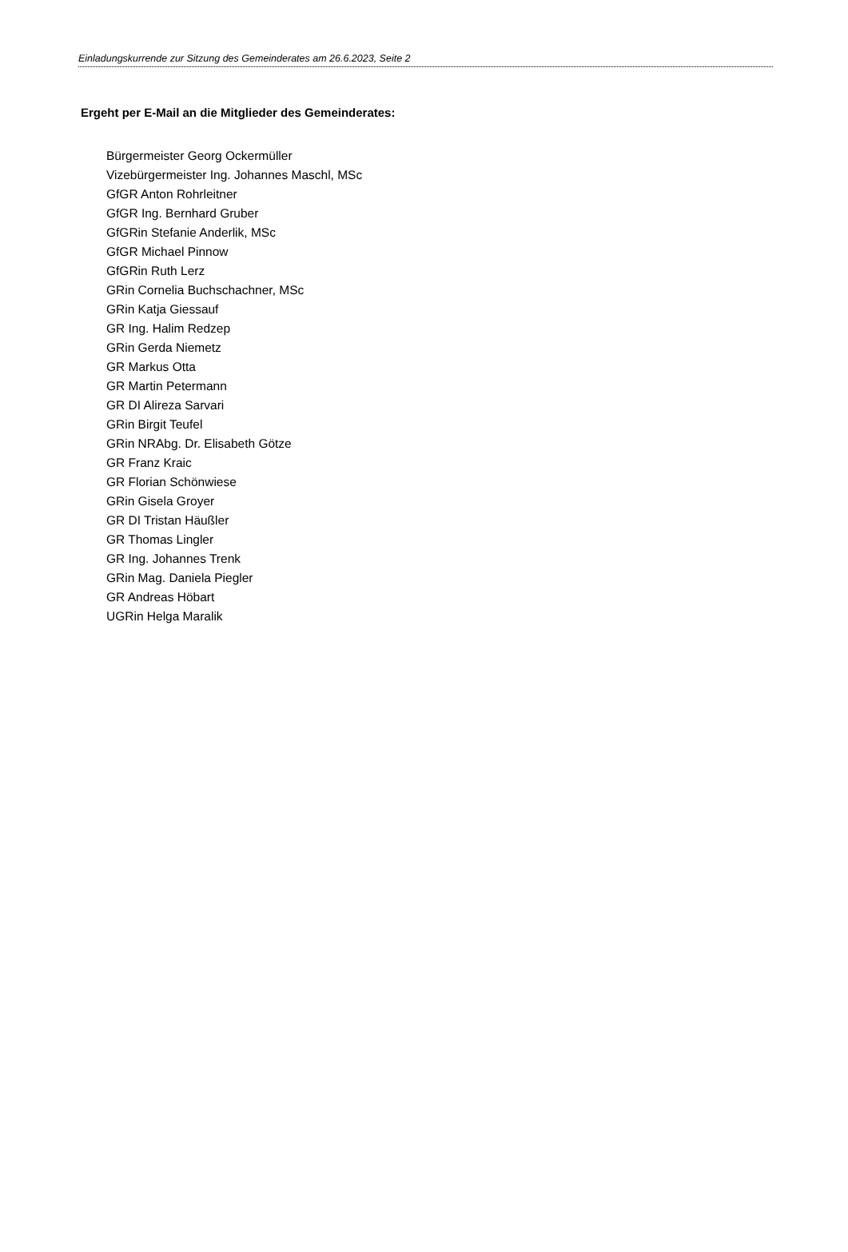Einladungskurrende zur Sitzung des Gemeinderates am 26.6.2023, Seite 2
Ergeht per E-Mail an die Mitglieder des Gemeinderates:
Bürgermeister Georg Ockermüller
Vizebürgermeister Ing. Johannes Maschl, MSc
GfGR Anton Rohrleitner
GfGR Ing. Bernhard Gruber
GfGRin Stefanie Anderlik, MSc
GfGR Michael Pinnow
GfGRin Ruth Lerz
GRin Cornelia Buchschachner, MSc
GRin Katja Giessauf
GR Ing. Halim Redzep
GRin Gerda Niemetz
GR Markus Otta
GR Martin Petermann
GR DI Alireza Sarvari
GRin Birgit Teufel
GRin NRAbg. Dr. Elisabeth Götze
GR Franz Kraic
GR Florian Schönwiese
GRin Gisela Groyer
GR DI Tristan Häußler
GR Thomas Lingler
GR Ing. Johannes Trenk
GRin Mag. Daniela Piegler
GR Andreas Höbart
UGRin Helga Maralik